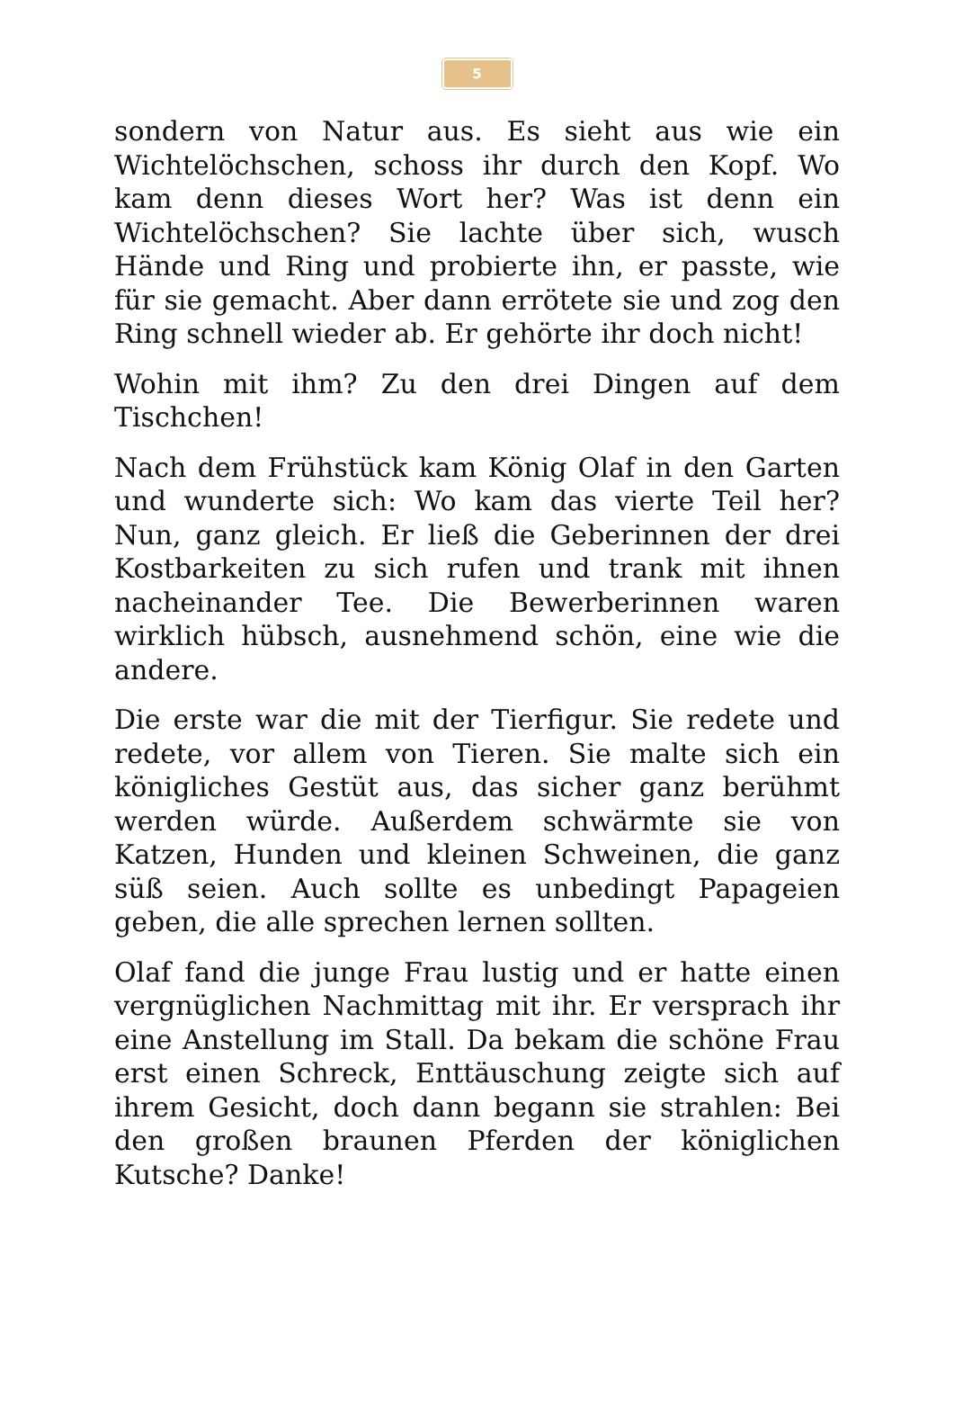5
sondern von Natur aus. Es sieht aus wie ein Wichtelöchschen, schoss ihr durch den Kopf. Wo kam denn dieses Wort her? Was ist denn ein Wichtelöchschen? Sie lachte über sich, wusch Hände und Ring und probierte ihn, er passte, wie für sie gemacht. Aber dann errötete sie und zog den Ring schnell wieder ab. Er gehörte ihr doch nicht!
Wohin mit ihm? Zu den drei Dingen auf dem Tischchen!
Nach dem Frühstück kam König Olaf in den Garten und wunderte sich: Wo kam das vierte Teil her? Nun, ganz gleich. Er ließ die Geberinnen der drei Kostbarkeiten zu sich rufen und trank mit ihnen nacheinander Tee. Die Bewerberinnen waren wirklich hübsch, ausnehmend schön, eine wie die andere.
Die erste war die mit der Tierfigur. Sie redete und redete, vor allem von Tieren. Sie malte sich ein königliches Gestüt aus, das sicher ganz berühmt werden würde. Außerdem schwärmte sie von Katzen, Hunden und kleinen Schweinen, die ganz süß seien. Auch sollte es unbedingt Papageien geben, die alle sprechen lernen sollten.
Olaf fand die junge Frau lustig und er hatte einen vergnüglichen Nachmittag mit ihr. Er versprach ihr eine Anstellung im Stall. Da bekam die schöne Frau erst einen Schreck, Enttäuschung zeigte sich auf ihrem Gesicht, doch dann begann sie strahlen: Bei den großen braunen Pferden der königlichen Kutsche? Danke!